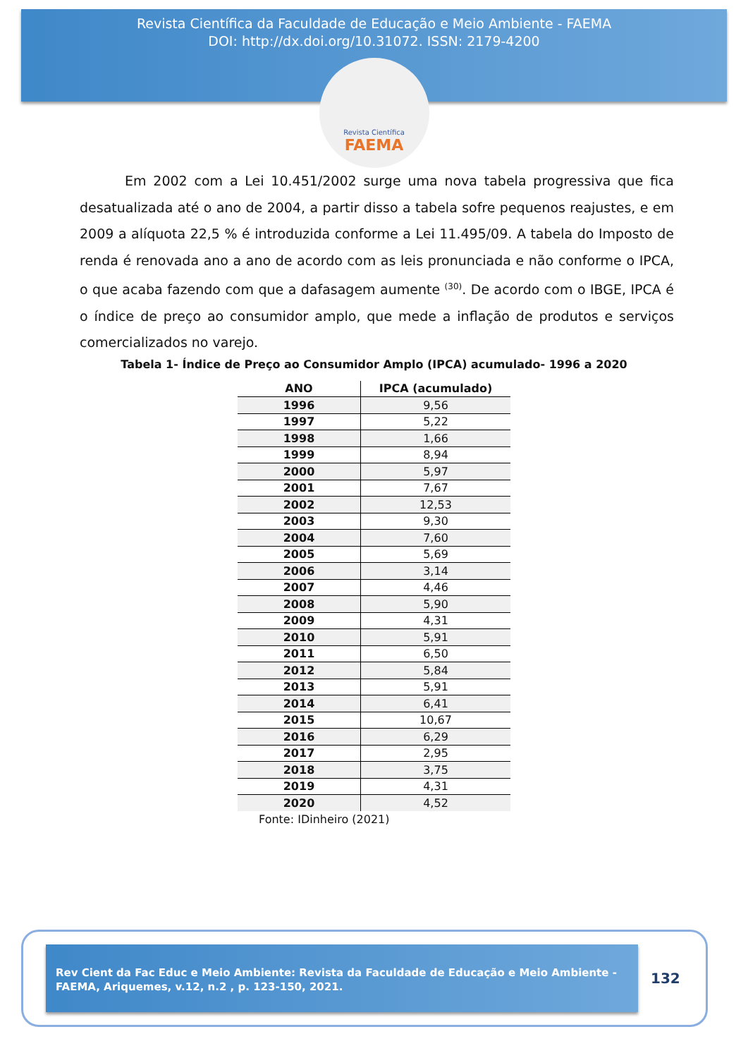Revista Científica da Faculdade de Educação e Meio Ambiente - FAEMA
DOI: http://dx.doi.org/10.31072. ISSN: 2179-4200
Revista Científica
FAEMA
Em 2002 com a Lei 10.451/2002 surge uma nova tabela progressiva que fica desatualizada até o ano de 2004, a partir disso a tabela sofre pequenos reajustes, e em 2009 a alíquota 22,5 % é introduzida conforme a Lei 11.495/09. A tabela do Imposto de renda é renovada ano a ano de acordo com as leis pronunciada e não conforme o IPCA, o que acaba fazendo com que a dafasagem aumente <sup>(30)</sup>. De acordo com o IBGE, IPCA é o índice de preço ao consumidor amplo, que mede a inflação de produtos e serviços comercializados no varejo.
Tabela 1- Índice de Preço ao Consumidor Amplo (IPCA) acumulado- 1996 a 2020
| ANO | IPCA (acumulado) |
| --- | --- |
| 1996 | 9,56 |
| 1997 | 5,22 |
| 1998 | 1,66 |
| 1999 | 8,94 |
| 2000 | 5,97 |
| 2001 | 7,67 |
| 2002 | 12,53 |
| 2003 | 9,30 |
| 2004 | 7,60 |
| 2005 | 5,69 |
| 2006 | 3,14 |
| 2007 | 4,46 |
| 2008 | 5,90 |
| 2009 | 4,31 |
| 2010 | 5,91 |
| 2011 | 6,50 |
| 2012 | 5,84 |
| 2013 | 5,91 |
| 2014 | 6,41 |
| 2015 | 10,67 |
| 2016 | 6,29 |
| 2017 | 2,95 |
| 2018 | 3,75 |
| 2019 | 4,31 |
| 2020 | 4,52 |
Fonte: IDinheiro (2021)
Rev Cient da Fac Educ e Meio Ambiente: Revista da Faculdade de Educação e Meio Ambiente - FAEMA, Ariquemes, v.12, n.2 , p. 123-150, 2021.
132